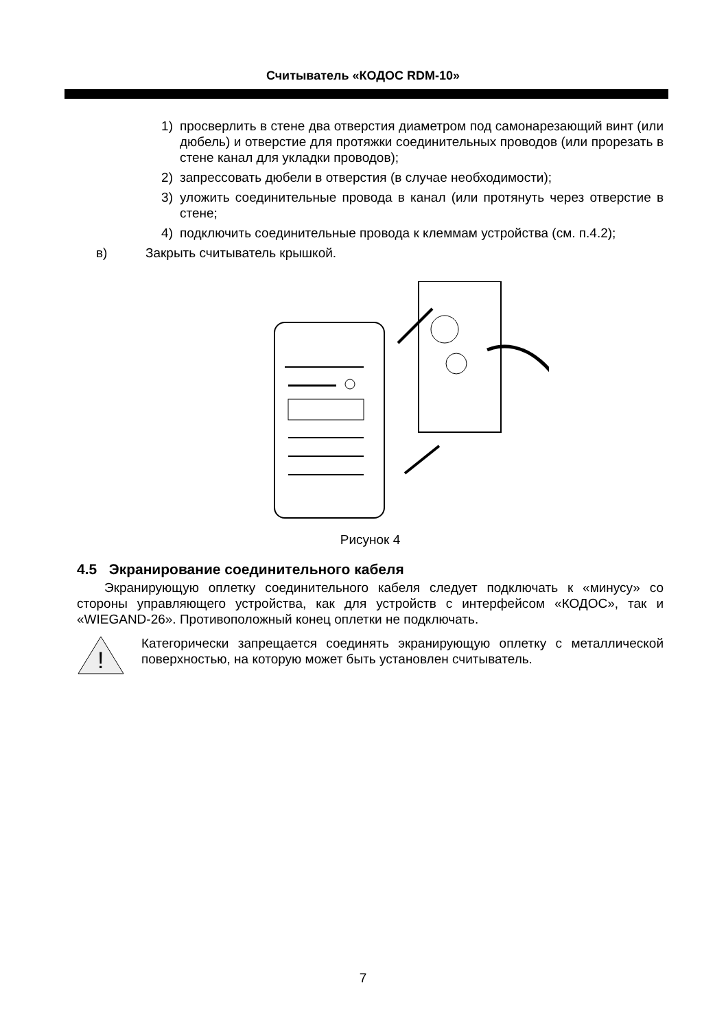Считыватель «КОДОС RDM-10»
1) просверлить в стене два отверстия диаметром под самонарезающий винт (или дюбель) и отверстие для протяжки соединительных проводов (или прорезать в стене канал для укладки проводов);
2) запрессовать дюбели в отверстия (в случае необходимости);
3) уложить соединительные провода в канал (или протянуть через отверстие в стене;
4) подключить соединительные провода к клеммам устройства (см. п.4.2);
в) Закрыть считыватель крышкой.
Рисунок 4
4.5 Экранирование соединительного кабеля
Экранирующую оплетку соединительного кабеля следует подключать к «минусу» со стороны управляющего устройства, как для устройств с интерфейсом «КОДОС», так и «WIEGAND-26». Противоположный конец оплетки не подключать.
!
Категорически запрещается соединять экранирующую оплетку с металлической поверхностью, на которую может быть установлен считыватель.
7